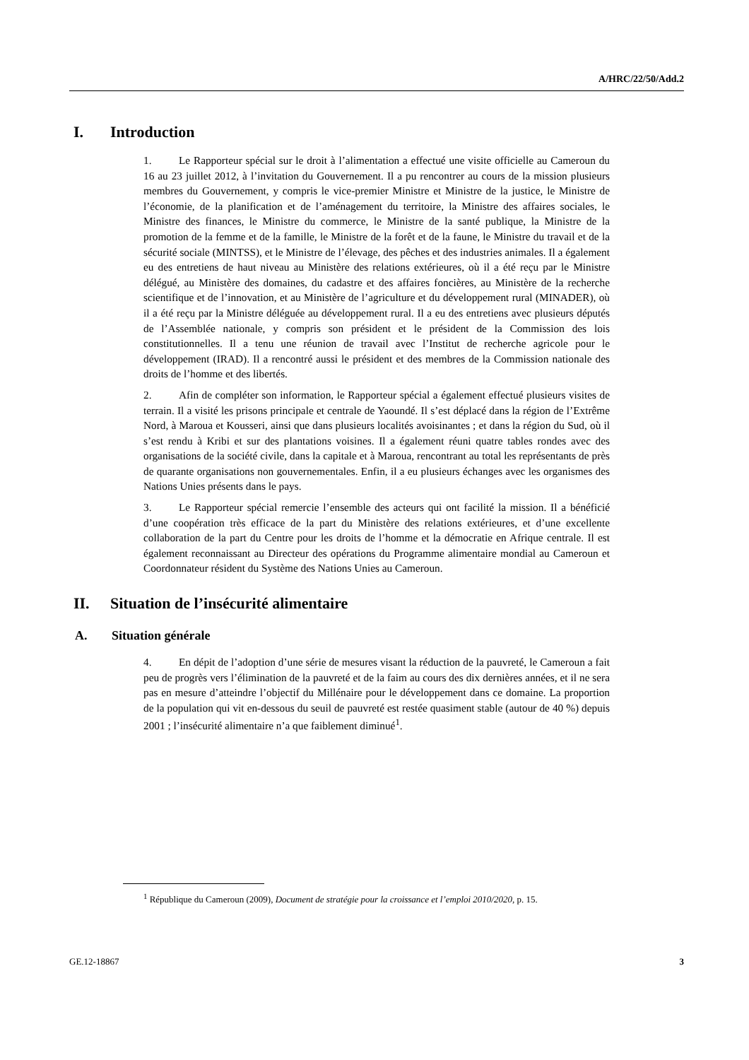A/HRC/22/50/Add.2
I. Introduction
1. Le Rapporteur spécial sur le droit à l’alimentation a effectué une visite officielle au Cameroun du 16 au 23 juillet 2012, à l’invitation du Gouvernement. Il a pu rencontrer au cours de la mission plusieurs membres du Gouvernement, y compris le vice-premier Ministre et Ministre de la justice, le Ministre de l’économie, de la planification et de l’aménagement du territoire, la Ministre des affaires sociales, le Ministre des finances, le Ministre du commerce, le Ministre de la santé publique, la Ministre de la promotion de la femme et de la famille, le Ministre de la forêt et de la faune, le Ministre du travail et de la sécurité sociale (MINTSS), et le Ministre de l’élevage, des pêches et des industries animales. Il a également eu des entretiens de haut niveau au Ministère des relations extérieures, où il a été reçu par le Ministre délégué, au Ministère des domaines, du cadastre et des affaires foncières, au Ministère de la recherche scientifique et de l’innovation, et au Ministère de l’agriculture et du développement rural (MINADER), où il a été reçu par la Ministre déléguée au développement rural. Il a eu des entretiens avec plusieurs députés de l’Assemblée nationale, y compris son président et le président de la Commission des lois constitutionnelles. Il a tenu une réunion de travail avec l’Institut de recherche agricole pour le développement (IRAD). Il a rencontré aussi le président et des membres de la Commission nationale des droits de l’homme et des libertés.
2. Afin de compléter son information, le Rapporteur spécial a également effectué plusieurs visites de terrain. Il a visité les prisons principale et centrale de Yaoundé. Il s’est déplacé dans la région de l’Extrême Nord, à Maroua et Kousseri, ainsi que dans plusieurs localités avoisinantes ; et dans la région du Sud, où il s’est rendu à Kribi et sur des plantations voisines. Il a également réuni quatre tables rondes avec des organisations de la société civile, dans la capitale et à Maroua, rencontrant au total les représentants de près de quarante organisations non gouvernementales. Enfin, il a eu plusieurs échanges avec les organismes des Nations Unies présents dans le pays.
3. Le Rapporteur spécial remercie l’ensemble des acteurs qui ont facilité la mission. Il a bénéficié d’une coopération très efficace de la part du Ministère des relations extérieures, et d’une excellente collaboration de la part du Centre pour les droits de l’homme et la démocratie en Afrique centrale. Il est également reconnaissant au Directeur des opérations du Programme alimentaire mondial au Cameroun et Coordonnateur résident du Système des Nations Unies au Cameroun.
II. Situation de l’insécurité alimentaire
A. Situation générale
4. En dépit de l’adoption d’une série de mesures visant la réduction de la pauvreté, le Cameroun a fait peu de progrès vers l’élimination de la pauvreté et de la faim au cours des dix dernières années, et il ne sera pas en mesure d’atteindre l’objectif du Millénaire pour le développement dans ce domaine. La proportion de la population qui vit en-dessous du seuil de pauvreté est restée quasiment stable (autour de 40 %) depuis 2001 ; l’insécurité alimentaire n’a que faiblement diminué<sup>1</sup>.
<sup>1</sup> République du Cameroun (2009), Document de stratégie pour la croissance et l’emploi 2010/2020, p. 15.
GE.12-18867 3